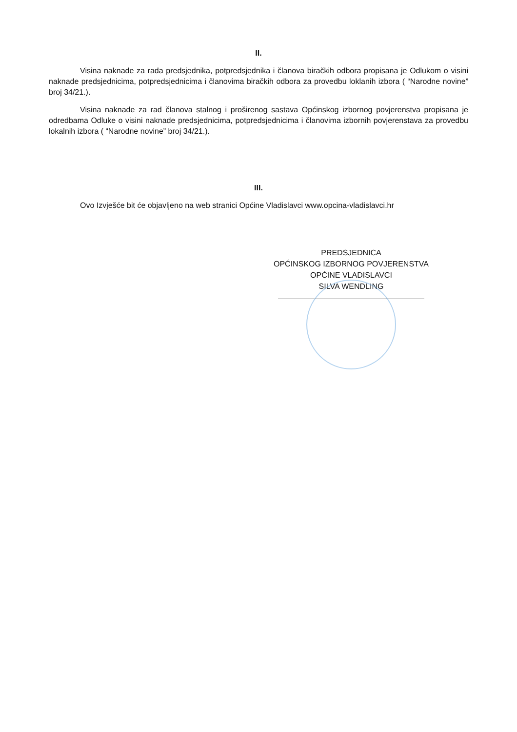II.
Visina naknade za rada predsjednika, potpredsjednika i članova biračkih odbora propisana je Odlukom o visini naknade predsjednicima, potpredsjednicima i članovima biračkih odbora za provedbu loklanih izbora ( “Narodne novine” broj 34/21.).
Visina naknade za rad članova stalnog i proširenog sastava Općinskog izbornog povjerenstva propisana je odredbama Odluke o visini naknade predsjednicima, potpredsjednicima i članovima izbornih povjerenstava za provedbu lokalnih izbora ( “Narodne novine” broj 34/21.).
III.
Ovo Izvješće bit će objavljeno na web stranici Općine Vladislavci www.opcina-vladislavci.hr
PREDSJEDNICA
OPĆINSKOG IZBORNOG POVJERENSTVA
OPĆINE VLADISLAVCI
SILVA WENDLING